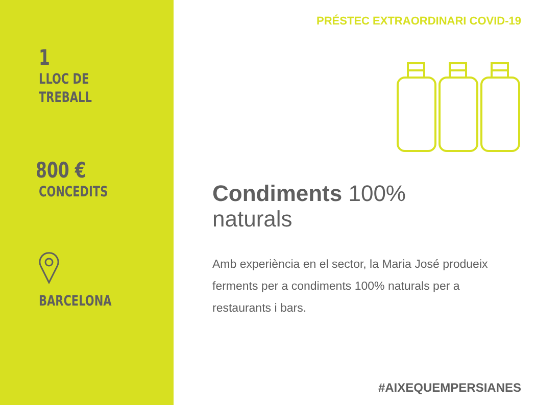1
LLOC DE
TREBALL
800 €
CONCEDITS
BARCELONA
PRÉSTEC EXTRAORDINARI COVID-19
Condiments 100%
naturals
Amb experiència en el sector, la Maria José produeix ferments per a condiments 100% naturals per a restaurants i bars.
#AIXEQUEMPERSIANES